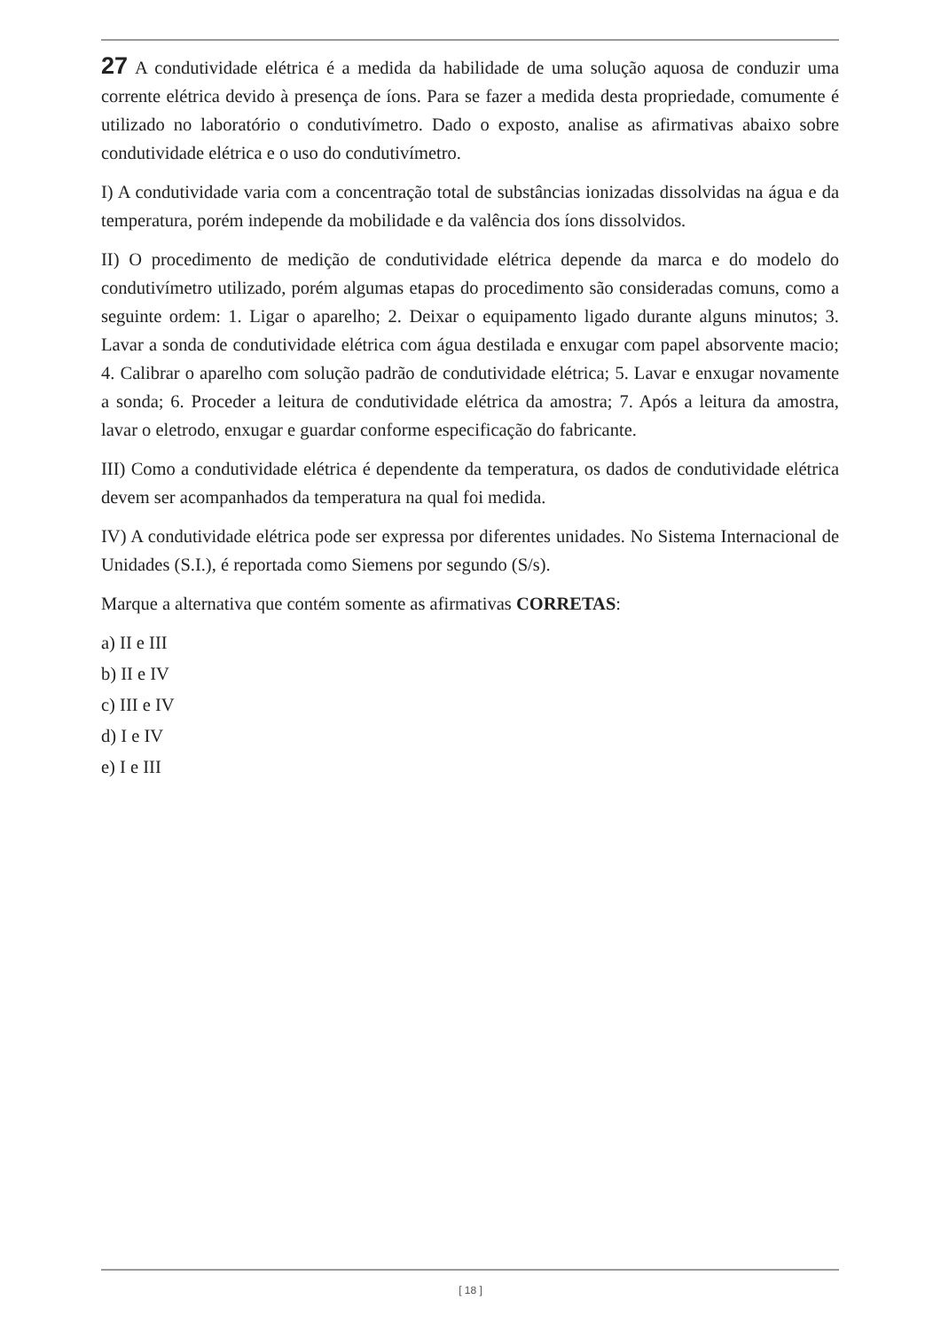27 A condutividade elétrica é a medida da habilidade de uma solução aquosa de conduzir uma corrente elétrica devido à presença de íons. Para se fazer a medida desta propriedade, comumente é utilizado no laboratório o condutivímetro. Dado o exposto, analise as afirmativas abaixo sobre condutividade elétrica e o uso do condutivímetro.
I) A condutividade varia com a concentração total de substâncias ionizadas dissolvidas na água e da temperatura, porém independe da mobilidade e da valência dos íons dissolvidos.
II) O procedimento de medição de condutividade elétrica depende da marca e do modelo do condutivímetro utilizado, porém algumas etapas do procedimento são consideradas comuns, como a seguinte ordem: 1. Ligar o aparelho; 2. Deixar o equipamento ligado durante alguns minutos; 3. Lavar a sonda de condutividade elétrica com água destilada e enxugar com papel absorvente macio; 4. Calibrar o aparelho com solução padrão de condutividade elétrica; 5. Lavar e enxugar novamente a sonda; 6. Proceder a leitura de condutividade elétrica da amostra; 7. Após a leitura da amostra, lavar o eletrodo, enxugar e guardar conforme especificação do fabricante.
III) Como a condutividade elétrica é dependente da temperatura, os dados de condutividade elétrica devem ser acompanhados da temperatura na qual foi medida.
IV) A condutividade elétrica pode ser expressa por diferentes unidades. No Sistema Internacional de Unidades (S.I.), é reportada como Siemens por segundo (S/s).
Marque a alternativa que contém somente as afirmativas CORRETAS:
a) II e III
b) II e IV
c) III e IV
d) I e IV
e) I e III
[ 18 ]